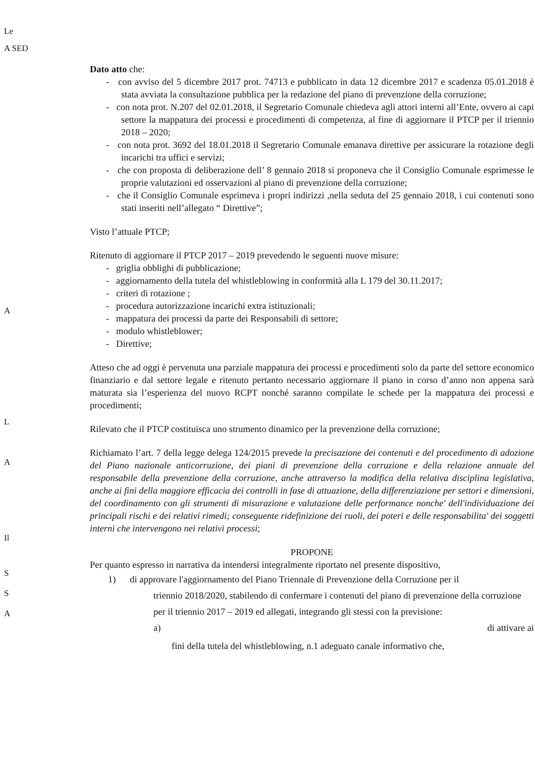Le
A SED
A
L
A
Il
S
S
A
Dato atto che:
- con avviso del 5 dicembre 2017 prot. 74713 e pubblicato in data 12 dicembre 2017 e scadenza 05.01.2018 è stata avviata la consultazione pubblica per la redazione del piano di prevenzione della corruzione;
- con nota prot. N.207 del 02.01.2018, il Segretario Comunale chiedeva agli attori interni all’Ente, ovvero ai capi settore la mappatura dei processi e procedimenti di competenza, al fine di aggiornare il PTCP per il triennio 2018 – 2020;
- con nota prot. 3692 del 18.01.2018 il Segretario Comunale emanava direttive per assicurare la rotazione degli incarichi tra uffici e servizi;
- che con proposta di deliberazione dell’ 8 gennaio 2018 si proponeva che il Consiglio Comunale esprimesse le proprie valutazioni ed osservazioni al piano di prevenzione della corruzione;
- che il Consiglio Comunale esprimeva i propri indirizzi ,nella seduta del 25 gennaio 2018, i cui contenuti sono stati inseriti nell’allegato “ Direttive”;
Visto l’attuale PTCP;
Ritenuto di aggiornare il PTCP 2017 – 2019 prevedendo le seguenti nuove misure:
- griglia obblighi di pubblicazione;
- aggiornamento della tutela del whistleblowing in conformità alla L 179 del 30.11.2017;
- criteri di rotazione ;
- procedura autorizzazione incarichi extra istituzionali;
- mappatura dei processi da parte dei Responsabili di settore;
- modulo whistleblower;
- Direttive;
Atteso che ad oggi è pervenuta una parziale mappatura dei processi e procedimenti solo da parte del settore economico finanziario e dal settore legale e ritenuto pertanto necessario aggiornare il piano in corso d’anno non appena sarà maturata sia l’esperienza del nuovo RCPT nonché saranno compilate le schede per la mappatura dei processi e procedimenti;
Rilevato che il PTCP costituisca uno strumento dinamico per la prevenzione della corruzione;
Richiamato l’art. 7 della legge delega 124/2015 prevede la precisazione dei contenuti e del procedimento di adozione del Piano nazionale anticorruzione, dei piani di prevenzione della corruzione e della relazione annuale del responsabile della prevenzione della corruzione, anche attraverso la modifica della relativa disciplina legislativa, anche ai fini della maggiore efficacia dei controlli in fase di attuazione, della differenziazione per settori e dimensioni, del coordinamento con gli strumenti di misurazione e valutazione delle performance nonche' dell'individuazione dei principali rischi e dei relativi rimedi; conseguente ridefinizione dei ruoli, dei poteri e delle responsabilita' dei soggetti interni che intervengono nei relativi processi;
PROPONE
Per quanto espresso in narrativa da intendersi integralmente riportato nel presente dispositivo,
1) di approvare l'aggiornamento del Piano Triennale di Prevenzione della Corruzione per il
triennio 2018/2020, stabilendo di confermare i contenuti del piano di prevenzione della corruzione per il triennio 2017 – 2019 ed allegati, integrando gli stessi con la previsione:
a) di attivare ai
fini della tutela del whistleblowing, n.1 adeguato canale informativo che,